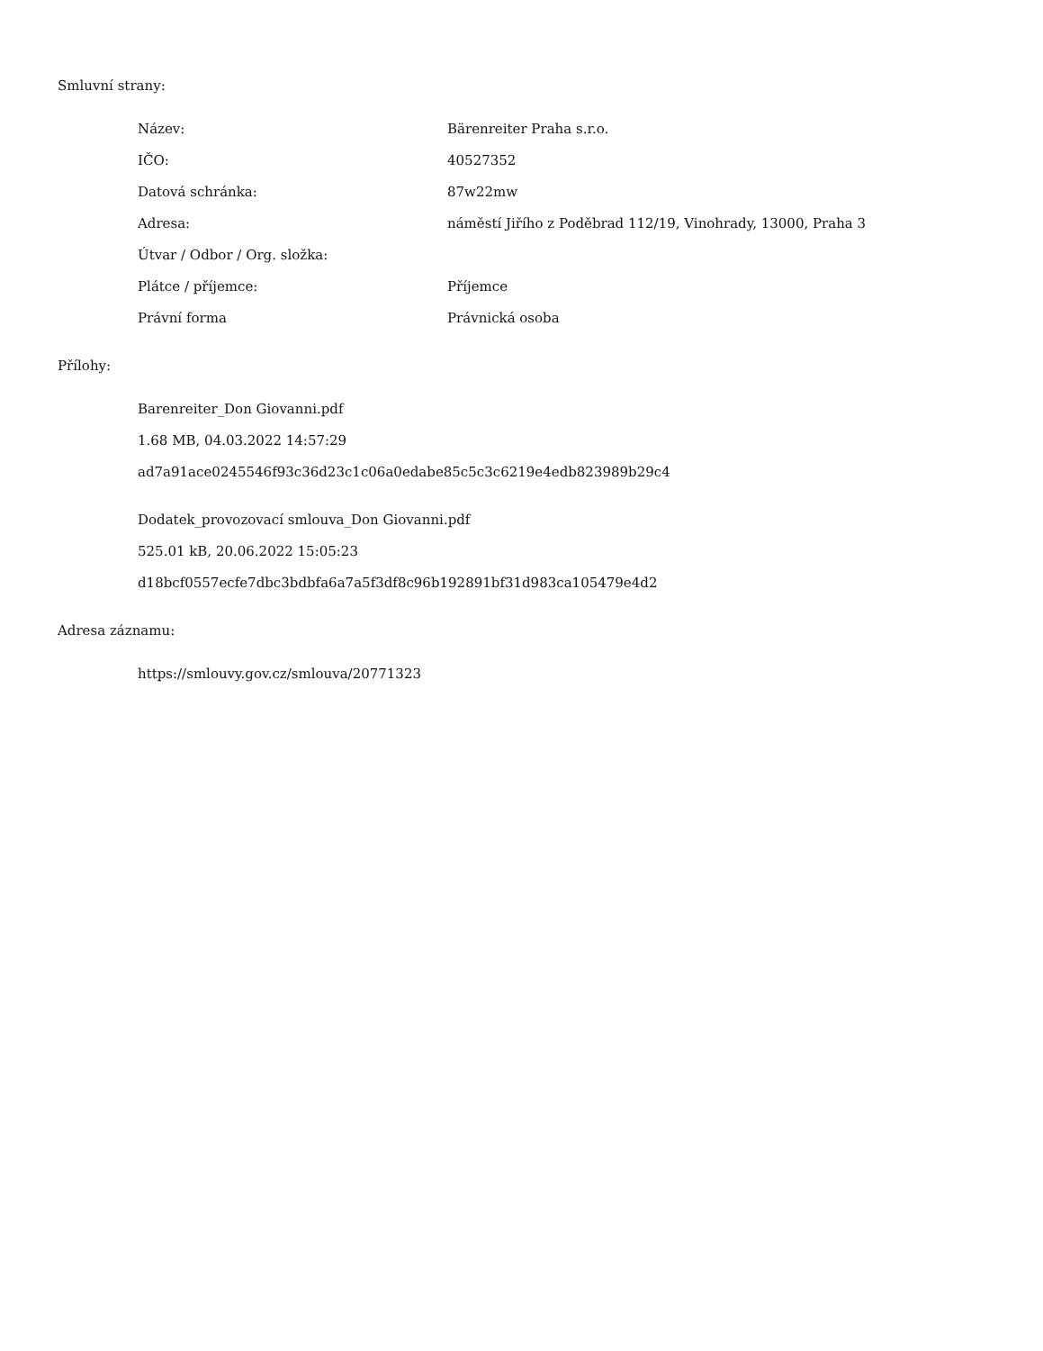Smluvní strany:
| Název: | Bärenreiter Praha s.r.o. |
| IČO: | 40527352 |
| Datová schránka: | 87w22mw |
| Adresa: | náměstí Jiřího z Poděbrad 112/19, Vinohrady, 13000, Praha 3 |
| Útvar / Odbor / Org. složka: | |
| Plátce / příjemce: | Příjemce |
| Právní forma | Právnická osoba |
Přílohy:
Barenreiter_Don Giovanni.pdf
1.68 MB, 04.03.2022 14:57:29
ad7a91ace0245546f93c36d23c1c06a0edabe85c5c3c6219e4edb823989b29c4
Dodatek_provozovací smlouva_Don Giovanni.pdf
525.01 kB, 20.06.2022 15:05:23
d18bcf0557ecfe7dbc3bdbfa6a7a5f3df8c96b192891bf31d983ca105479e4d2
Adresa záznamu:
https://smlouvy.gov.cz/smlouva/20771323